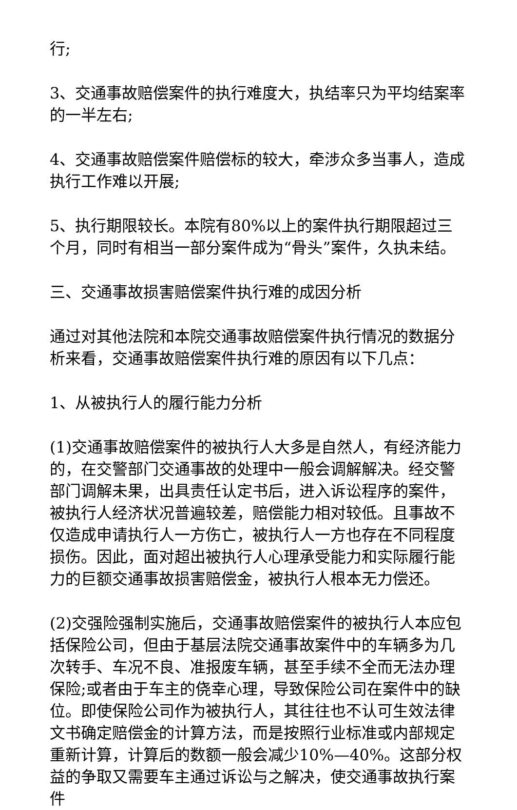行;
3、交通事故赔偿案件的执行难度大，执结率只为平均结案率的一半左右;
4、交通事故赔偿案件赔偿标的较大，牵涉众多当事人，造成执行工作难以开展;
5、执行期限较长。本院有80%以上的案件执行期限超过三个月，同时有相当一部分案件成为“骨头”案件，久执未结。
三、交通事故损害赔偿案件执行难的成因分析
通过对其他法院和本院交通事故赔偿案件执行情况的数据分析来看，交通事故赔偿案件执行难的原因有以下几点：
1、从被执行人的履行能力分析
(1)交通事故赔偿案件的被执行人大多是自然人，有经济能力的，在交警部门交通事故的处理中一般会调解解决。经交警部门调解未果，出具责任认定书后，进入诉讼程序的案件，被执行人经济状况普遍较差，赔偿能力相对较低。且事故不仅造成申请执行人一方伤亡，被执行人一方也存在不同程度损伤。因此，面对超出被执行人心理承受能力和实际履行能力的巨额交通事故损害赔偿金，被执行人根本无力偿还。
(2)交强险强制实施后，交通事故赔偿案件的被执行人本应包括保险公司，但由于基层法院交通事故案件中的车辆多为几次转手、车况不良、准报废车辆，甚至手续不全而无法办理保险;或者由于车主的侥幸心理，导致保险公司在案件中的缺位。即使保险公司作为被执行人，其往往也不认可生效法律文书确定赔偿金的计算方法，而是按照行业标准或内部规定重新计算，计算后的数额一般会减少10%—40%。这部分权益的争取又需要车主通过诉讼与之解决，使交通事故执行案件